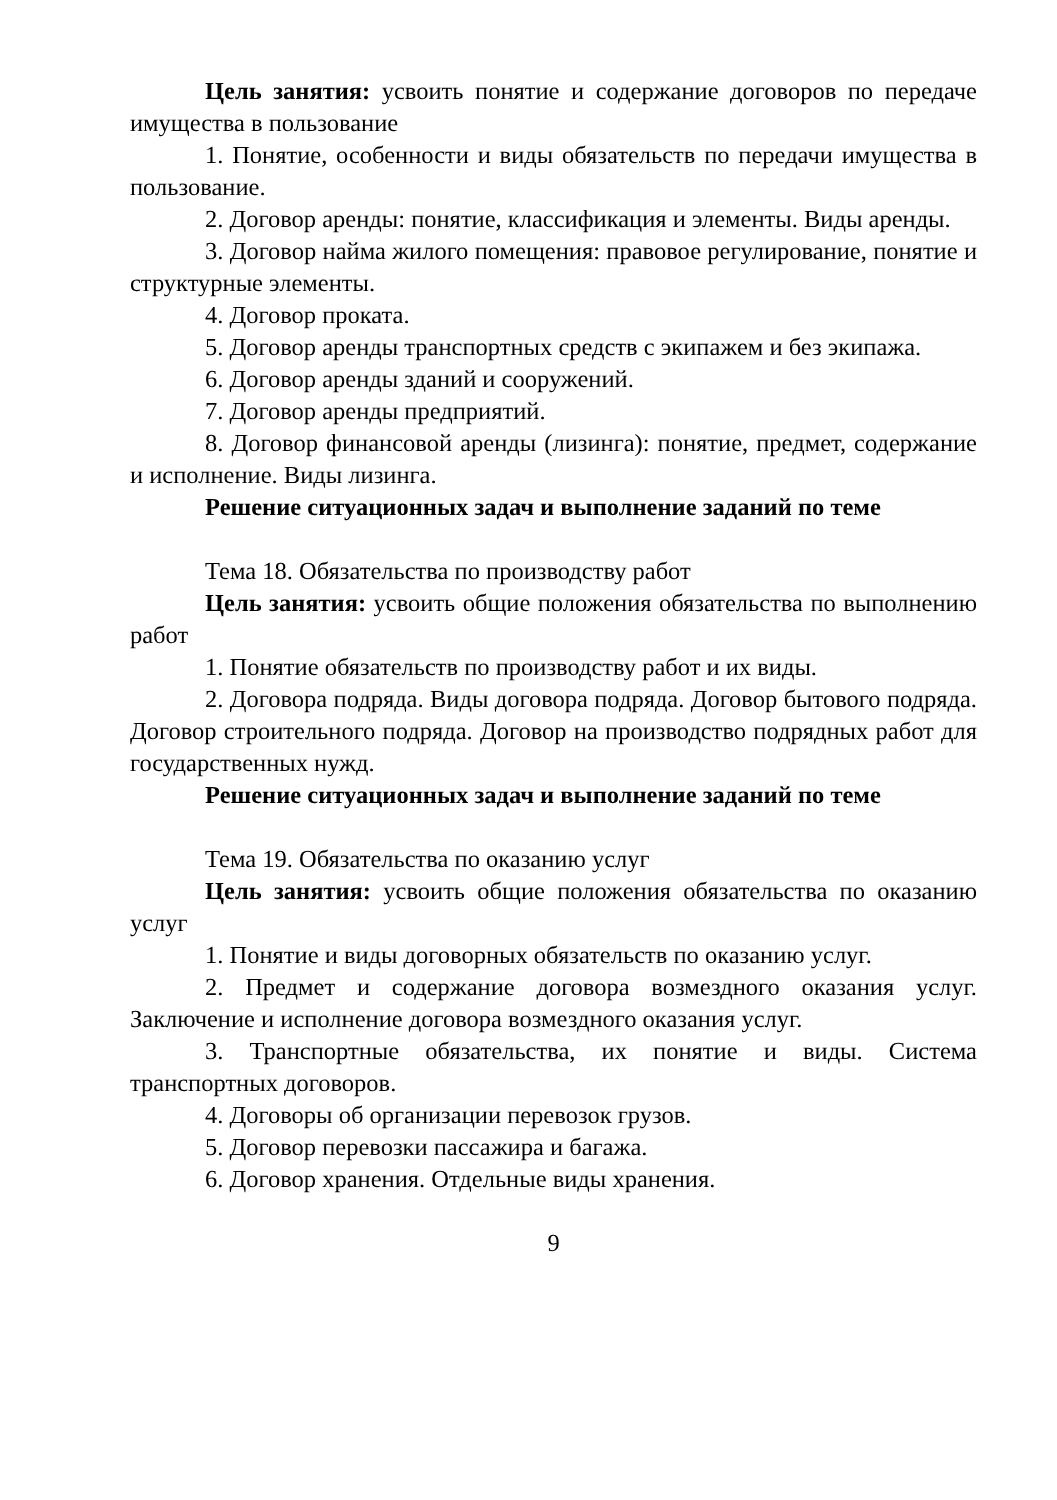Цель занятия: усвоить понятие и содержание договоров по передаче имущества в пользование
1. Понятие, особенности и виды обязательств по передачи имущества в пользование.
2. Договор аренды: понятие, классификация и элементы. Виды аренды.
3. Договор найма жилого помещения: правовое регулирование, понятие и структурные элементы.
4. Договор проката.
5. Договор аренды транспортных средств с экипажем и без экипажа.
6. Договор аренды зданий и сооружений.
7. Договор аренды предприятий.
8. Договор финансовой аренды (лизинга): понятие, предмет, содержание и исполнение. Виды лизинга.
Решение ситуационных задач и выполнение заданий по теме
Тема 18. Обязательства по производству работ
Цель занятия: усвоить общие положения обязательства по выполнению работ
1. Понятие обязательств по производству работ и их виды.
2. Договора подряда. Виды договора подряда. Договор бытового подряда. Договор строительного подряда. Договор на производство подрядных работ для государственных нужд.
Решение ситуационных задач и выполнение заданий по теме
Тема 19. Обязательства по оказанию услуг
Цель занятия: усвоить общие положения обязательства по оказанию услуг
1. Понятие и виды договорных обязательств по оказанию услуг.
2. Предмет и содержание договора возмездного оказания услуг. Заключение и исполнение договора возмездного оказания услуг.
3. Транспортные обязательства, их понятие и виды. Система транспортных договоров.
4. Договоры об организации перевозок грузов.
5. Договор перевозки пассажира и багажа.
6. Договор хранения. Отдельные виды хранения.
9